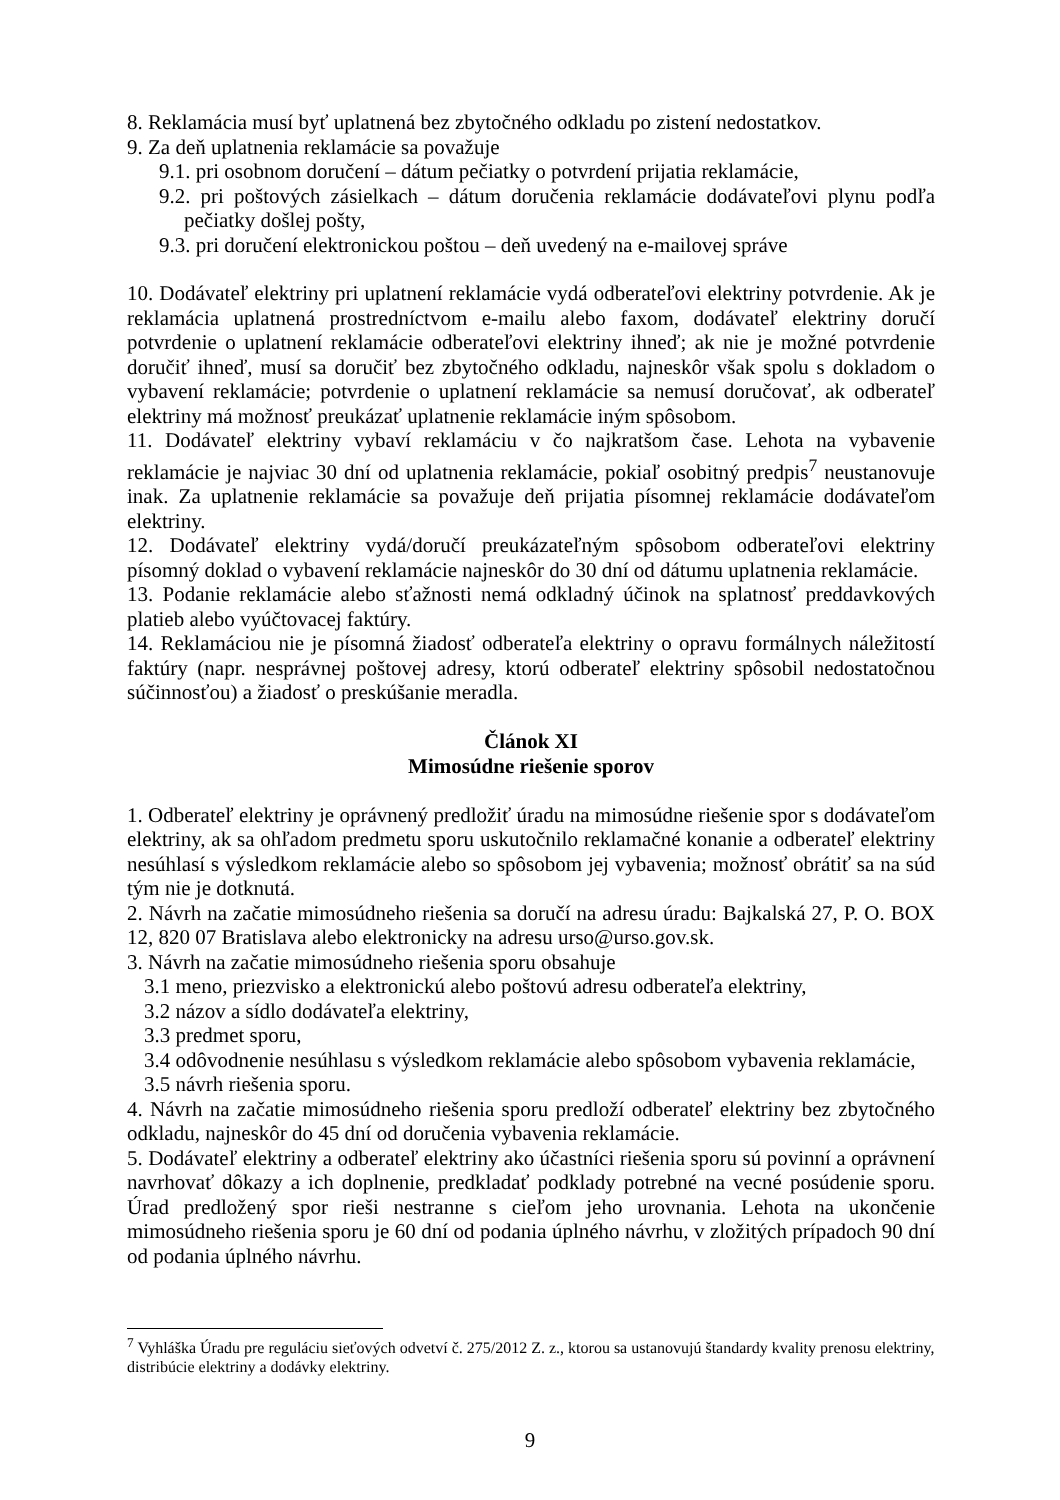8. Reklamácia musí byť uplatnená bez zbytočného odkladu po zistení nedostatkov.
9. Za deň uplatnenia reklamácie sa považuje
9.1. pri osobnom doručení – dátum pečiatky o potvrdení prijatia reklamácie,
9.2. pri poštových zásielkach – dátum doručenia reklamácie dodávateľovi plynu podľa pečiatky došlej pošty,
9.3. pri doručení elektronickou poštou – deň uvedený na e-mailovej správe
10. Dodávateľ elektriny pri uplatnení reklamácie vydá odberateľovi elektriny potvrdenie. Ak je reklamácia uplatnená prostredníctvom e-mailu alebo faxom, dodávateľ elektriny doručí potvrdenie o uplatnení reklamácie odberateľovi elektriny ihneď; ak nie je možné potvrdenie doručiť ihneď, musí sa doručiť bez zbytočného odkladu, najneskôr však spolu s dokladom o vybavení reklamácie; potvrdenie o uplatnení reklamácie sa nemusí doručovať, ak odberateľ elektriny má možnosť preukázať uplatnenie reklamácie iným spôsobom.
11. Dodávateľ elektriny vybaví reklamáciu v čo najkratšom čase. Lehota na vybavenie reklamácie je najviac 30 dní od uplatnenia reklamácie, pokiaľ osobitný predpis<sup>7</sup> neustanovuje inak. Za uplatnenie reklamácie sa považuje deň prijatia písomnej reklamácie dodávateľom elektriny.
12. Dodávateľ elektriny vydá/doručí preukázateľným spôsobom odberateľovi elektriny písomný doklad o vybavení reklamácie najneskôr do 30 dní od dátumu uplatnenia reklamácie.
13. Podanie reklamácie alebo sťažnosti nemá odkladný účinok na splatnosť preddavkových platieb alebo vyúčtovacej faktúry.
14. Reklamáciou nie je písomná žiadosť odberateľa elektriny o opravu formálnych náležitostí faktúry (napr. nesprávnej poštovej adresy, ktorú odberateľ elektriny spôsobil nedostatočnou súčinnosťou) a žiadosť o preskúšanie meradla.
Článok XI
Mimosúdne riešenie sporov
1. Odberateľ elektriny je oprávnený predložiť úradu na mimosúdne riešenie spor s dodávateľom elektriny, ak sa ohľadom predmetu sporu uskutočnilo reklamačné konanie a odberateľ elektriny nesúhlasí s výsledkom reklamácie alebo so spôsobom jej vybavenia; možnosť obrátiť sa na súd tým nie je dotknutá.
2. Návrh na začatie mimosúdneho riešenia sa doručí na adresu úradu: Bajkalská 27, P. O. BOX 12, 820 07 Bratislava alebo elektronicky na adresu urso@urso.gov.sk.
3. Návrh na začatie mimosúdneho riešenia sporu obsahuje
3.1 meno, priezvisko a elektronickú alebo poštovú adresu odberateľa elektriny,
3.2 názov a sídlo dodávateľa elektriny,
3.3 predmet sporu,
3.4 odôvodnenie nesúhlasu s výsledkom reklamácie alebo spôsobom vybavenia reklamácie,
3.5 návrh riešenia sporu.
4. Návrh na začatie mimosúdneho riešenia sporu predloží odberateľ elektriny bez zbytočného odkladu, najneskôr do 45 dní od doručenia vybavenia reklamácie.
5. Dodávateľ elektriny a odberateľ elektriny ako účastníci riešenia sporu sú povinní a oprávnení navrhovať dôkazy a ich doplnenie, predkladať podklady potrebné na vecné posúdenie sporu. Úrad predložený spor rieši nestranne s cieľom jeho urovnania. Lehota na ukončenie mimosúdneho riešenia sporu je 60 dní od podania úplného návrhu, v zložitých prípadoch 90 dní od podania úplného návrhu.
<sup>7</sup> Vyhláška Úradu pre reguláciu sieťových odvetví č. 275/2012 Z. z., ktorou sa ustanovujú štandardy kvality prenosu elektriny, distribúcie elektriny a dodávky elektriny.
9